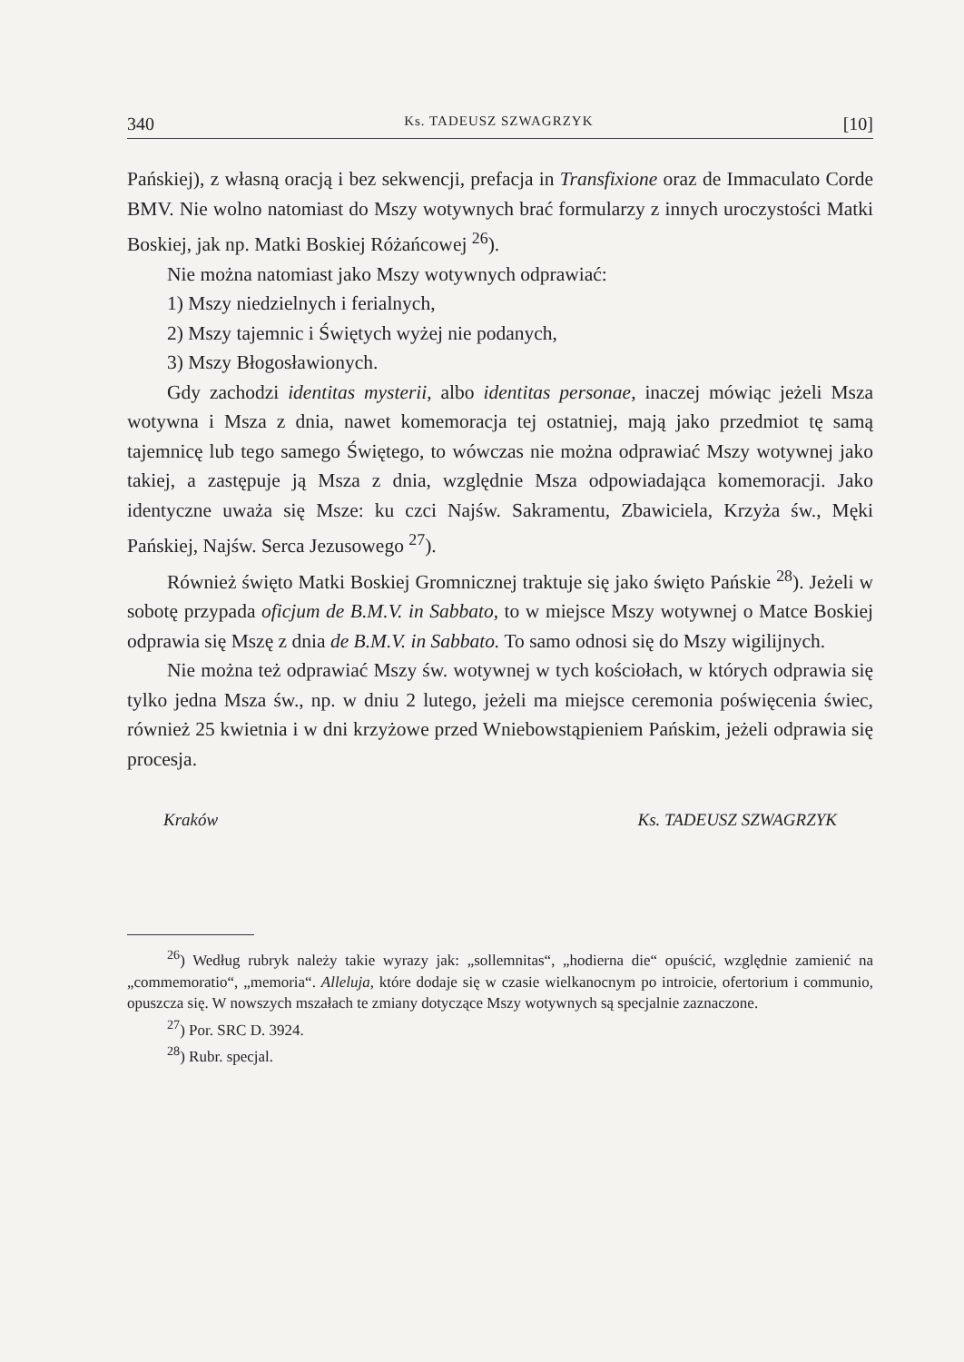340 Ks. TADEUSZ SZWAGRZYK [10]
Pańskiej), z własną oracją i bez sekwencji, prefacja in Transfixione oraz de Immaculato Corde BMV. Nie wolno natomiast do Mszy wotywnych brać formularzy z innych uroczystości Matki Boskiej, jak np. Matki Boskiej Różańcowej <sup>26</sup>).
Nie można natomiast jako Mszy wotywnych odprawiać:
1) Mszy niedzielnych i ferialnych,
2) Mszy tajemnic i Świętych wyżej nie podanych,
3) Mszy Błogosławionych.
Gdy zachodzi identitas mysterii, albo identitas personae, inaczej mówiąc jeżeli Msza wotywna i Msza z dnia, nawet komemoracja tej ostatniej, mają jako przedmiot tę samą tajemnicę lub tego samego Świętego, to wówczas nie można odprawiać Mszy wotywnej jako takiej, a zastępuje ją Msza z dnia, względnie Msza odpowiadająca komemoracji. Jako identyczne uważa się Msze: ku czci Najśw. Sakramentu, Zbawiciela, Krzyża św., Męki Pańskiej, Najśw. Serca Jezusowego <sup>27</sup>).
Również święto Matki Boskiej Gromnicznej traktuje się jako święto Pańskie <sup>28</sup>). Jeżeli w sobotę przypada oficjum de B.M.V. in Sabbato, to w miejsce Mszy wotywnej o Matce Boskiej odprawia się Mszę z dnia de B.M.V. in Sabbato. To samo odnosi się do Mszy wigilijnych.
Nie można też odprawiać Mszy św. wotywnej w tych kościołach, w których odprawia się tylko jedna Msza św., np. w dniu 2 lutego, jeżeli ma miejsce ceremonia poświęcenia świec, również 25 kwietnia i w dni krzyżowe przed Wniebowstąpieniem Pańskim, jeżeli odprawia się procesja.
Kraków Ks. TADEUSZ SZWAGRZYK
<sup>26</sup>) Według rubryk należy takie wyrazy jak: „sollemnitas“, „hodierna die“ opuścić, względnie zamienić na „commemoratio“, „memoria“. Alleluja, które dodaje się w czasie wielkanocnym po introicie, ofertorium i communio, opuszcza się. W nowszych mszałach te zmiany dotyczące Mszy wotywnych są specjalnie zaznaczone.
<sup>27</sup>) Por. SRC D. 3924.
<sup>28</sup>) Rubr. specjal.